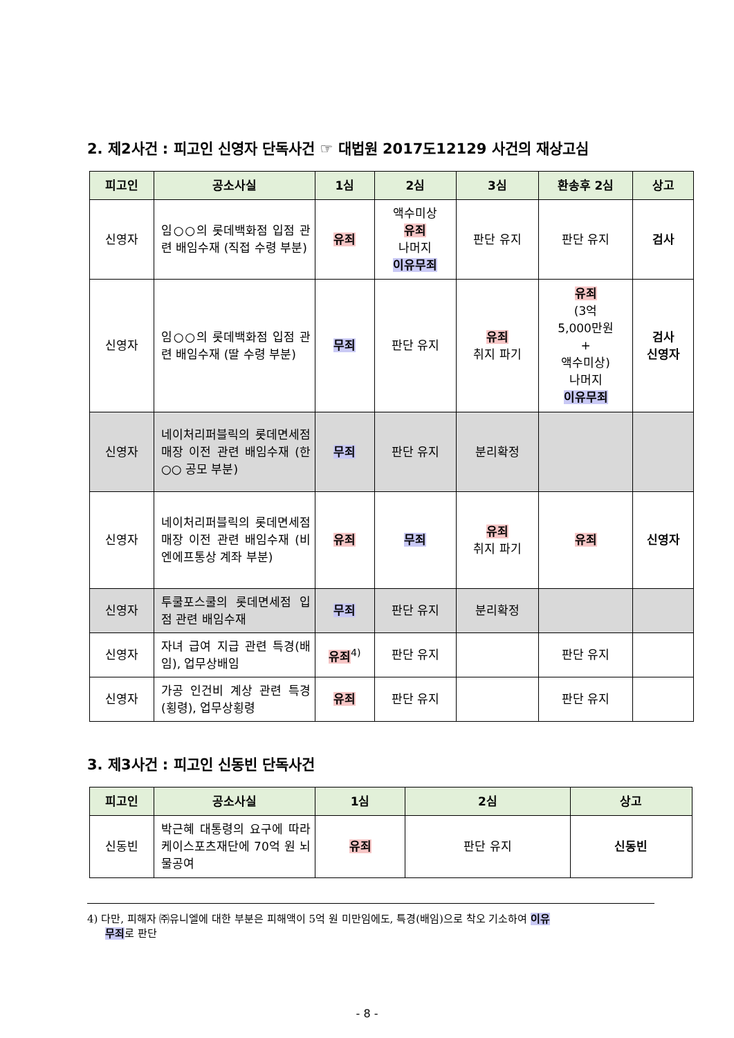2. 제2사건 : 피고인 신영자 단독사건 ☞ 대법원 2017도12129 사건의 재상고심
| 피고인 | 공소사실 | 1심 | 2심 | 3심 | 환송후 2심 | 상고 |
| --- | --- | --- | --- | --- | --- | --- |
| 신영자 | 임○○의 롯데백화점 입점 관련 배임수재 (직접 수령 부분) | 유죄 | 액수미상 유죄 나머지 이유무죄 | 판단 유지 | 판단 유지 | 검사 |
| 신영자 | 임○○의 롯데백화점 입점 관련 배임수재 (딸 수령 부분) | 무죄 | 판단 유지 | 유죄 취지 파기 | 유죄 (3억 5,000만원 + 액수미상) 나머지 이유무죄 | 검사 신영자 |
| 신영자 | 네이처리퍼블릭의 롯데면세점 매장 이전 관련 배임수재 (한○○ 공모 부분) | 무죄 | 판단 유지 | 분리확정 | | |
| 신영자 | 네이처리퍼블릭의 롯데면세점 매장 이전 관련 배임수재 (비엔에프통상 계좌 부분) | 유죄 | 무죄 | 유죄 취지 파기 | 유죄 | 신영자 |
| 신영자 | 투쿨포스쿨의 롯데면세점 입점 관련 배임수재 | 무죄 | 판단 유지 | 분리확정 | | |
| 신영자 | 자녀 급여 지급 관련 특경(배임), 업무상배임 | 유죄<sup>4)</sup> | 판단 유지 | | 판단 유지 | |
| 신영자 | 가공 인건비 계상 관련 특경(횡령), 업무상횡령 | 유죄 | 판단 유지 | | 판단 유지 | |
3. 제3사건 : 피고인 신동빈 단독사건
| 피고인 | 공소사실 | 1심 | 2심 | 상고 |
| --- | --- | --- | --- | --- |
| 신동빈 | 박근혜 대통령의 요구에 따라 케이스포츠재단에 70억 원 뇌물공여 | 유죄 | 판단 유지 | 신동빈 |
4) 다만, 피해자 ㈜유니엘에 대한 부분은 피해액이 5억 원 미만임에도, 특경(배임)으로 착오 기소하여 이유
무죄로 판단
- 8 -